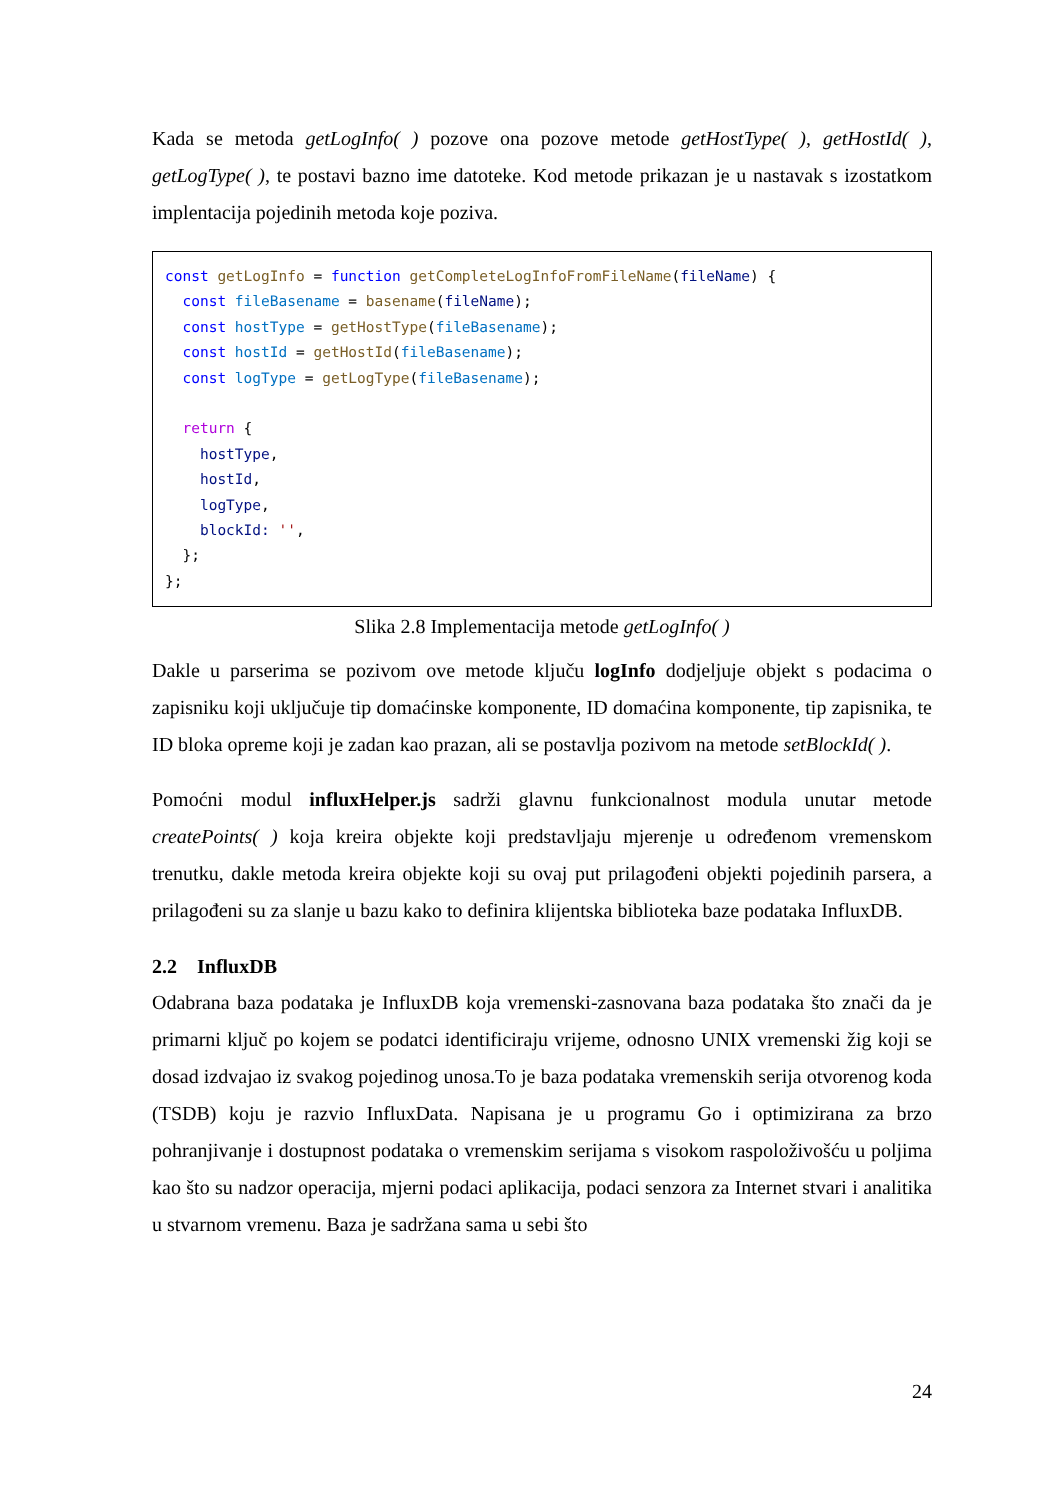Kada se metoda getLogInfo( ) pozove ona pozove metode getHostType( ), getHostId( ), getLogType( ), te postavi bazno ime datoteke. Kod metode prikazan je u nastavak s izostatkom implentacija pojedinih metoda koje poziva.
const getLogInfo = function getCompleteLogInfoFromFileName(fileName) { const fileBasename = basename(fileName); const hostType = getHostType(fileBasename); const hostId = getHostId(fileBasename); const logType = getLogType(fileBasename); return { hostType, hostId, logType, blockId: '', }; };
Slika 2.8 Implementacija metode getLogInfo( )
Dakle u parserima se pozivom ove metode ključu logInfo dodjeljuje objekt s podacima o zapisniku koji uključuje tip domaćinske komponente, ID domaćina komponente, tip zapisnika, te ID bloka opreme koji je zadan kao prazan, ali se postavlja pozivom na metode setBlockId( ).
Pomoćni modul influxHelper.js sadrži glavnu funkcionalnost modula unutar metode createPoints( ) koja kreira objekte koji predstavljaju mjerenje u određenom vremenskom trenutku, dakle metoda kreira objekte koji su ovaj put prilagođeni objekti pojedinih parsera, a prilagođeni su za slanje u bazu kako to definira klijentska biblioteka baze podataka InfluxDB.
2.2 InfluxDB
Odabrana baza podataka je InfluxDB koja vremenski-zasnovana baza podataka što znači da je primarni ključ po kojem se podatci identificiraju vrijeme, odnosno UNIX vremenski žig koji se dosad izdvajao iz svakog pojedinog unosa.To je baza podataka vremenskih serija otvorenog koda (TSDB) koju je razvio InfluxData. Napisana je u programu Go i optimizirana za brzo pohranjivanje i dostupnost podataka o vremenskim serijama s visokom raspoloživošću u poljima kao što su nadzor operacija, mjerni podaci aplikacija, podaci senzora za Internet stvari i analitika u stvarnom vremenu. Baza je sadržana sama u sebi što
24